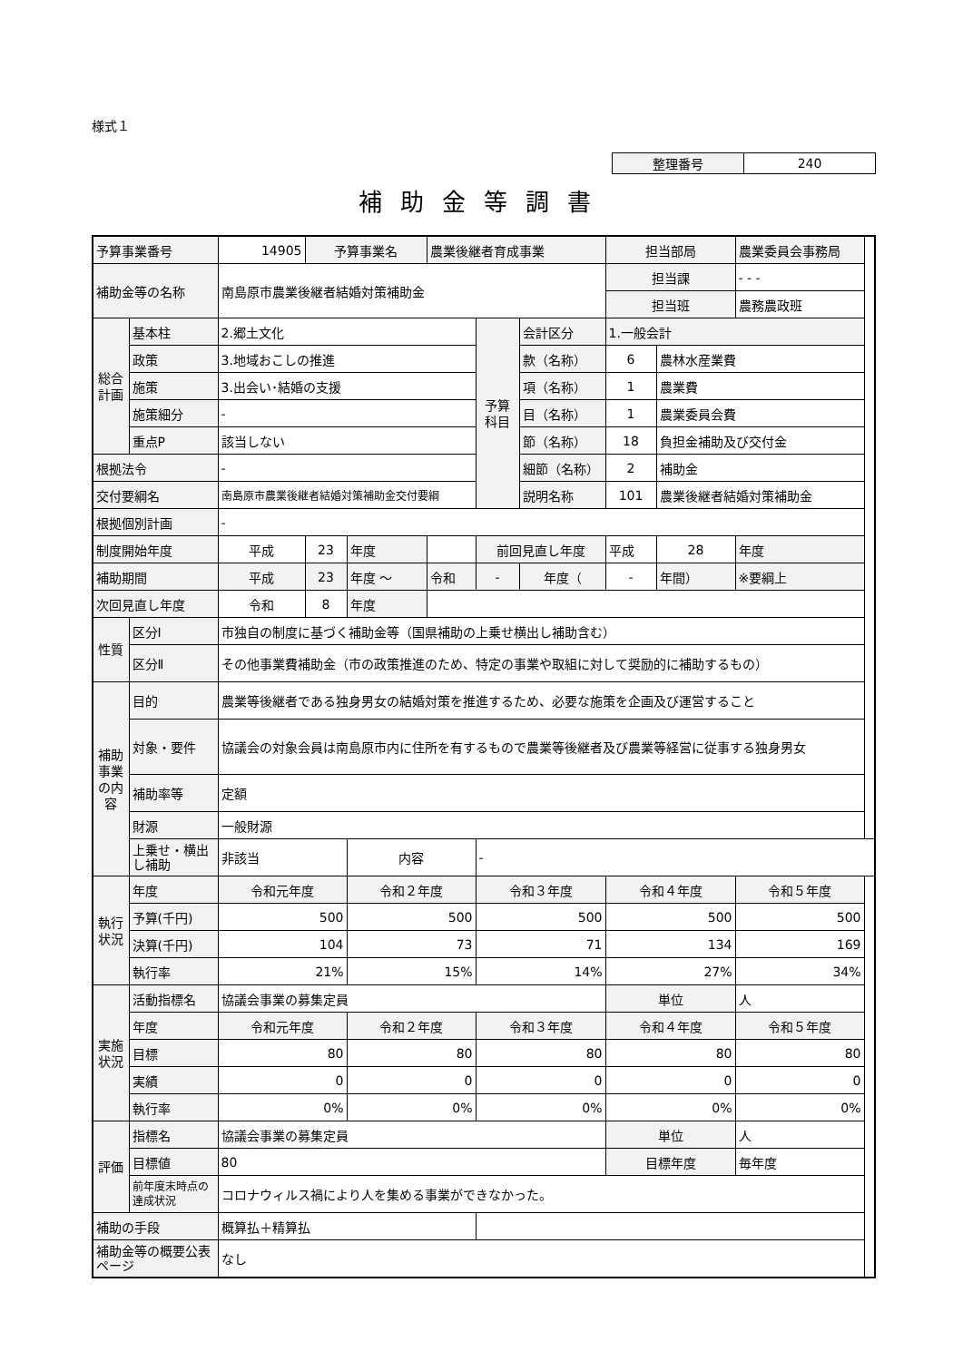様式１
| 整理番号 | 240 |
補助金等調書
| 予算事業番号 | | 14905 | 予算事業名 | | 農業後継者育成事業 | | | 担当部局 | | 農業委員会事務局 |
| 補助金等の名称 | | 南島原市農業後継者結婚対策補助金 | | | | | | 担当課 | | - - - |
| | | | | | | | | 担当班 | | 農務農政班 |
| 総合計画 | 基本柱 | 2.郷土文化 | | | | 予算科目 | 会計区分 | 1.一般会計 | | |
| | 政策 | 3.地域おこしの推進 | | | | | 款（名称） | 6 | 農林水産業費 | |
| | 施策 | 3.出会い･結婚の支援 | | | | | 項（名称） | 1 | 農業費 | |
| | 施策細分 | - | | | | | 目（名称） | 1 | 農業委員会費 | |
| | 重点P | 該当しない | | | | | 節（名称） | 18 | 負担金補助及び交付金 | |
| 根拠法令 | | - | | | | | 細節（名称） | 2 | 補助金 | |
| 交付要綱名 | | 南島原市農業後継者結婚対策補助金交付要綱 | | | | | 説明名称 | 101 | 農業後継者結婚対策補助金 | |
| 根拠個別計画 | | - | | | | | | | | |
| 制度開始年度 | | 平成 | 23 | 年度 | | 前回見直し年度 | | 平成 | 28 | 年度 |
| 補助期間 | | 平成 | 23 | 年度 ～ | 令和 | - | 年度（ | - | 年間） | ※要綱上 |
| 次回見直し年度 | | 令和 | 8 | 年度 | | | | | | |
| 性質 | 区分Ⅰ | 市独自の制度に基づく補助金等（国県補助の上乗せ横出し補助含む） | | | | | | | | |
| | 区分Ⅱ | その他事業費補助金（市の政策推進のため、特定の事業や取組に対して奨励的に補助するもの） | | | | | | | | |
| 補助事業の内容 | 目的 | 農業等後継者である独身男女の結婚対策を推進するため、必要な施策を企画及び運営すること | | | | | | | | |
| | 対象・要件 | 協議会の対象会員は南島原市内に住所を有するもので農業等後継者及び農業等経営に従事する独身男女 | | | | | | | | |
| | 補助率等 | 定額 | | | | | | | | |
| | 財源 | 一般財源 | | | | | | | | |
| | 上乗せ・横出し補助 | 非該当 | | 内容 | | - | | | | |
| 執行状況 | 年度 | 令和元年度 | | 令和２年度 | | 令和３年度 | | 令和４年度 | | 令和５年度 |
| | 予算(千円) | 500 | | 500 | | 500 | | 500 | | 500 |
| | 決算(千円) | 104 | | 73 | | 71 | | 134 | | 169 |
| | 執行率 | 21% | | 15% | | 14% | | 27% | | 34% |
| 実施状況 | 活動指標名 | 協議会事業の募集定員 | | | | | | 単位 | | 人 |
| | 年度 | 令和元年度 | | 令和２年度 | | 令和３年度 | | 令和４年度 | | 令和５年度 |
| | 目標 | 80 | | 80 | | 80 | | 80 | | 80 |
| | 実績 | 0 | | 0 | | 0 | | 0 | | 0 |
| | 執行率 | 0% | | 0% | | 0% | | 0% | | 0% |
| 評価 | 指標名 | 協議会事業の募集定員 | | | | | | 単位 | | 人 |
| | 目標値 | 80 | | | | | | 目標年度 | | 毎年度 |
| | 前年度末時点の達成状況 | コロナウィルス禍により人を集める事業ができなかった。 | | | | | | | | |
| 補助の手段 | | 概算払＋精算払 | | | | | | | | |
| 補助金等の概要公表ページ | | なし | | | | | | | | |